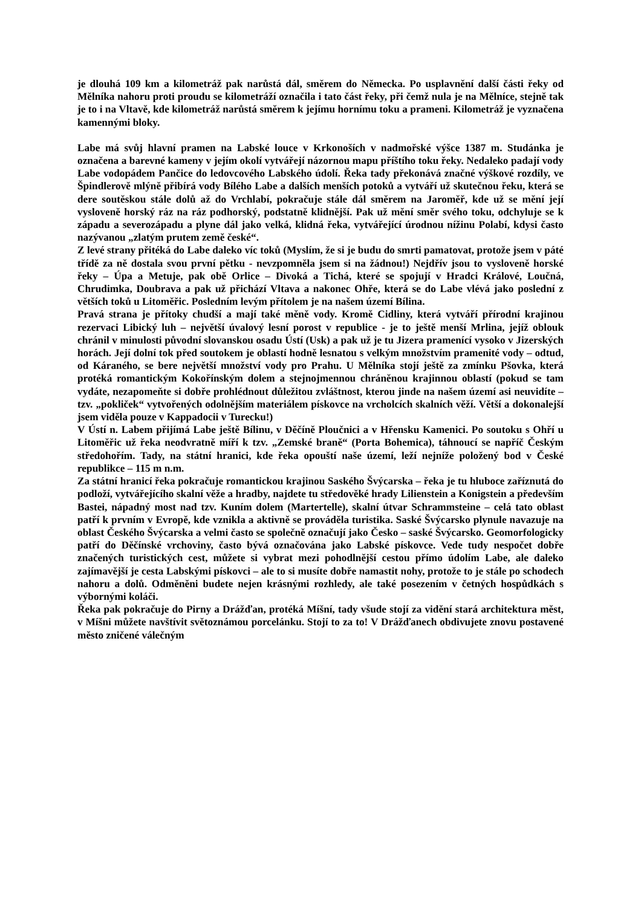je dlouhá 109 km a kilometráž pak narůstá dál, směrem do Německa. Po usplavnění další části řeky od Mělníka nahoru proti proudu se kilometráží označila i tato část řeky, při čemž nula je na Mělníce, stejně tak je to i na Vltavě, kde kilometráž narůstá směrem k jejímu hornímu toku a prameni. Kilometráž je vyznačena kamennými bloky.
Labe má svůj hlavní pramen na Labské louce v Krkonoších v nadmořské výšce 1387 m. Studánka je označena a barevné kameny v jejím okolí vytvářejí názornou mapu příštího toku řeky. Nedaleko padají vody Labe vodopádem Pančice do ledovcového Labského údolí. Řeka tady překonává značné výškové rozdíly, ve Špindlerově mlýně přibírá vody Bílého Labe a dalších menších potoků a vytváří už skutečnou řeku, která se dere soutěskou stále dolů až do Vrchlabí, pokračuje stále dál směrem na Jaroměř, kde už se mění její vysloveně horský ráz na ráz podhorský, podstatně klidnější. Pak už mění směr svého toku, odchyluje se k západu a severozápadu a plyne dál jako velká, klidná řeka, vytvářející úrodnou nížinu Polabí, kdysi často nazývanou „zlatým prutem země české“.
Z levé strany přitéká do Labe daleko víc toků (Myslím, že si je budu do smrti pamatovat, protože jsem v páté třídě za ně dostala svou první pětku - nevzpomněla jsem si na žádnou!) Nejdřív jsou to vysloveně horské řeky – Úpa a Metuje, pak obě Orlice – Divoká a Tichá, které se spojují v Hradci Králové, Loučná, Chrudimka, Doubrava a pak už přichází Vltava a nakonec Ohře, která se do Labe vlévá jako poslední z větších toků u Litoměřic. Posledním levým přítolem je na našem území Bílina.
Pravá strana je přítoky chudší a mají také měně vody. Kromě Cidliny, která vytváří přírodní krajinou rezervaci Libický luh – největší úvalový lesní porost v republice - je to ještě menší Mrlina, jejíž oblouk chránil v minulosti původní slovanskou osadu Ústí (Usk) a pak už je tu Jizera pramenící vysoko v Jizerských horách. Její dolní tok před soutokem je oblastí hodně lesnatou s velkým množstvím pramenité vody – odtud, od Káraného, se bere největší množství vody pro Prahu. U Mělníka stojí ještě za zmínku Pšovka, která protéká romantickým Kokořínským dolem a stejnojmennou chráněnou krajinnou oblastí (pokud se tam vydáte, nezapomeňte si dobře prohlédnout důležitou zvláštnost, kterou jinde na našem území asi neuvidíte – tzv. „pokliček“ vytvořených odolnějším materiálem pískovce na vrcholcích skalních věží. Větší a dokonalejší jsem viděla pouze v Kappadocii v Turecku!)
V Ústí n. Labem přijímá Labe ještě Bílinu, v Děčíně Ploučnici a v Hřensku Kamenici. Po soutoku s Ohří u Litoměřic už řeka neodvratně míří k tzv. „Zemské braně“ (Porta Bohemica), táhnoucí se napříč Českým středohořím. Tady, na státní hranici, kde řeka opouští naše území, leží nejníže položený bod v České republikce – 115 m n.m.
Za státní hranicí řeka pokračuje romantickou krajinou Saského Švýcarska – řeka je tu hluboce zaříznutá do podloží, vytvářejícího skalní věže a hradby, najdete tu středověké hrady Lilienstein a Konigstein a především Bastei, nápadný most nad tzv. Kuním dolem (Martertelle), skalní útvar Schrammsteine – celá tato oblast patří k prvním v Evropě, kde vznikla a aktivně se prováděla turistika. Saské Švýcarsko plynule navazuje na oblast Českého Švýcarska a velmi často se společně označují jako Česko – saské Švýcarsko. Geomorfologicky patří do Děčínské vrchoviny, často bývá označována jako Labské pískovce. Vede tudy nespočet dobře značených turistických cest, můžete si vybrat mezi pohodlnější cestou přímo údolím Labe, ale daleko zajímavější je cesta Labskými pískovci – ale to si musíte dobře namastit nohy, protože to je stále po schodech nahoru a dolů. Odměněni budete nejen krásnými rozhledy, ale také posezením v četných hospůdkách s výbornými koláči.
Řeka pak pokračuje do Pirny a Drážďan, protéká Míšní, tady všude stojí za vidění stará architektura měst, v Míšni můžete navštívit světoznámou porcelánku. Stojí to za to! V Drážďanech obdivujete znovu postavené město zničené válečným